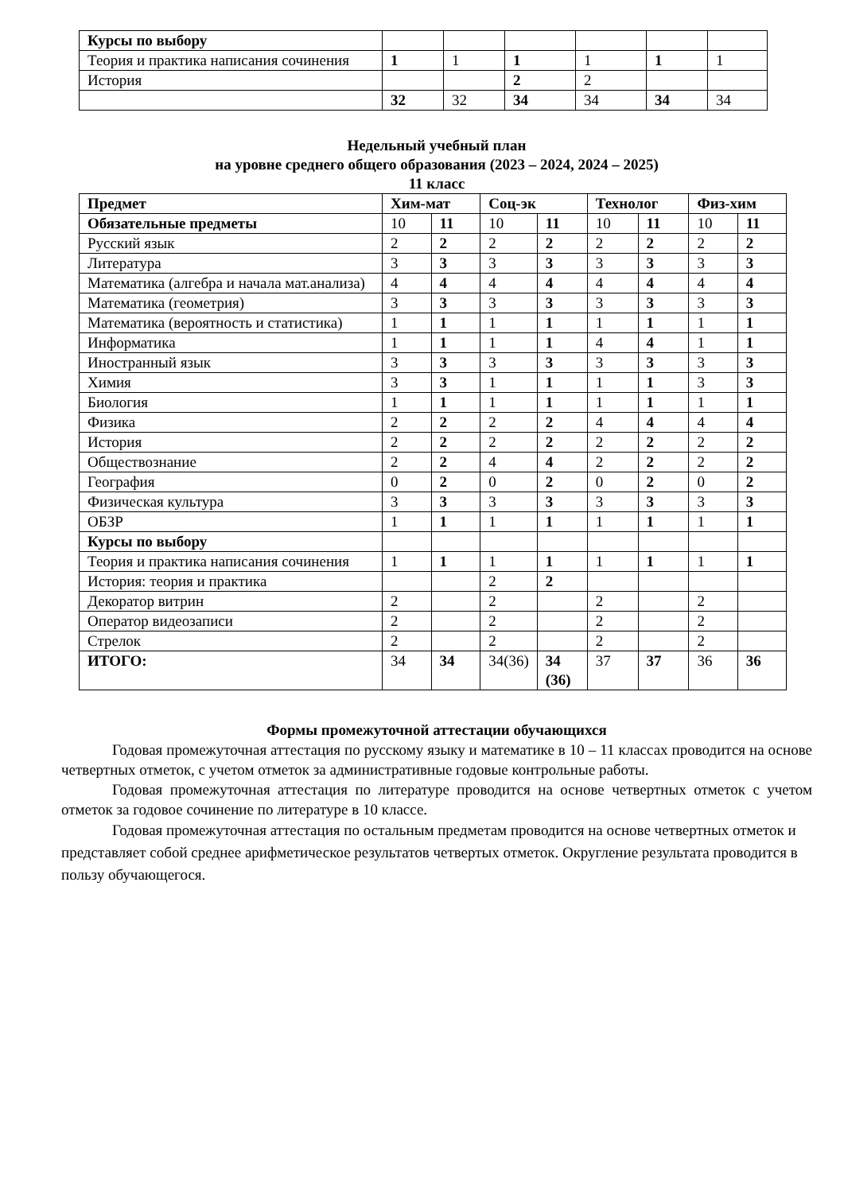| Курсы по выбору | | | | | | |
| Теория и практика написания сочинения | 1 | 1 | 1 | 1 | 1 | 1 |
| История | | | 2 | 2 | | |
| | 32 | 32 | 34 | 34 | 34 | 34 |
Недельный учебный план
на уровне среднего общего образования (2023 – 2024, 2024 – 2025)
11 класс
| Предмет | Хим-мат | | Соц-эк | | Технолог | | Физ-хим | |
| --- | --- | --- | --- | --- | --- | --- | --- | --- |
| Обязательные предметы | 10 | 11 | 10 | 11 | 10 | 11 | 10 | 11 |
| Русский язык | 2 | 2 | 2 | 2 | 2 | 2 | 2 | 2 |
| Литература | 3 | 3 | 3 | 3 | 3 | 3 | 3 | 3 |
| Математика (алгебра и начала мат.анализа) | 4 | 4 | 4 | 4 | 4 | 4 | 4 | 4 |
| Математика (геометрия) | 3 | 3 | 3 | 3 | 3 | 3 | 3 | 3 |
| Математика (вероятность и статистика) | 1 | 1 | 1 | 1 | 1 | 1 | 1 | 1 |
| Информатика | 1 | 1 | 1 | 1 | 4 | 4 | 1 | 1 |
| Иностранный язык | 3 | 3 | 3 | 3 | 3 | 3 | 3 | 3 |
| Химия | 3 | 3 | 1 | 1 | 1 | 1 | 3 | 3 |
| Биология | 1 | 1 | 1 | 1 | 1 | 1 | 1 | 1 |
| Физика | 2 | 2 | 2 | 2 | 4 | 4 | 4 | 4 |
| История | 2 | 2 | 2 | 2 | 2 | 2 | 2 | 2 |
| Обществознание | 2 | 2 | 4 | 4 | 2 | 2 | 2 | 2 |
| География | 0 | 2 | 0 | 2 | 0 | 2 | 0 | 2 |
| Физическая культура | 3 | 3 | 3 | 3 | 3 | 3 | 3 | 3 |
| ОБЗР | 1 | 1 | 1 | 1 | 1 | 1 | 1 | 1 |
| Курсы по выбору | | | | | | | | |
| Теория и практика написания сочинения | 1 | 1 | 1 | 1 | 1 | 1 | 1 | 1 |
| История: теория и практика | | | 2 | 2 | | | | |
| Декоратор витрин | 2 | | 2 | | 2 | | 2 | |
| Оператор видеозаписи | 2 | | 2 | | 2 | | 2 | |
| Стрелок | 2 | | 2 | | 2 | | 2 | |
| ИТОГО: | 34 | 34 | 34(36) | 34 (36) | 37 | 37 | 36 | 36 |
Формы промежуточной аттестации обучающихся
Годовая промежуточная аттестация по русскому языку и математике в 10 – 11 классах проводится на основе четвертных отметок, с учетом отметок за административные годовые контрольные работы.
Годовая промежуточная аттестация по литературе проводится на основе четвертных отметок с учетом отметок за годовое сочинение по литературе в 10 классе.
Годовая промежуточная аттестация по остальным предметам проводится на основе четвертных отметок и представляет собой среднее арифметическое результатов четвертых отметок. Округление результата проводится в пользу обучающегося.